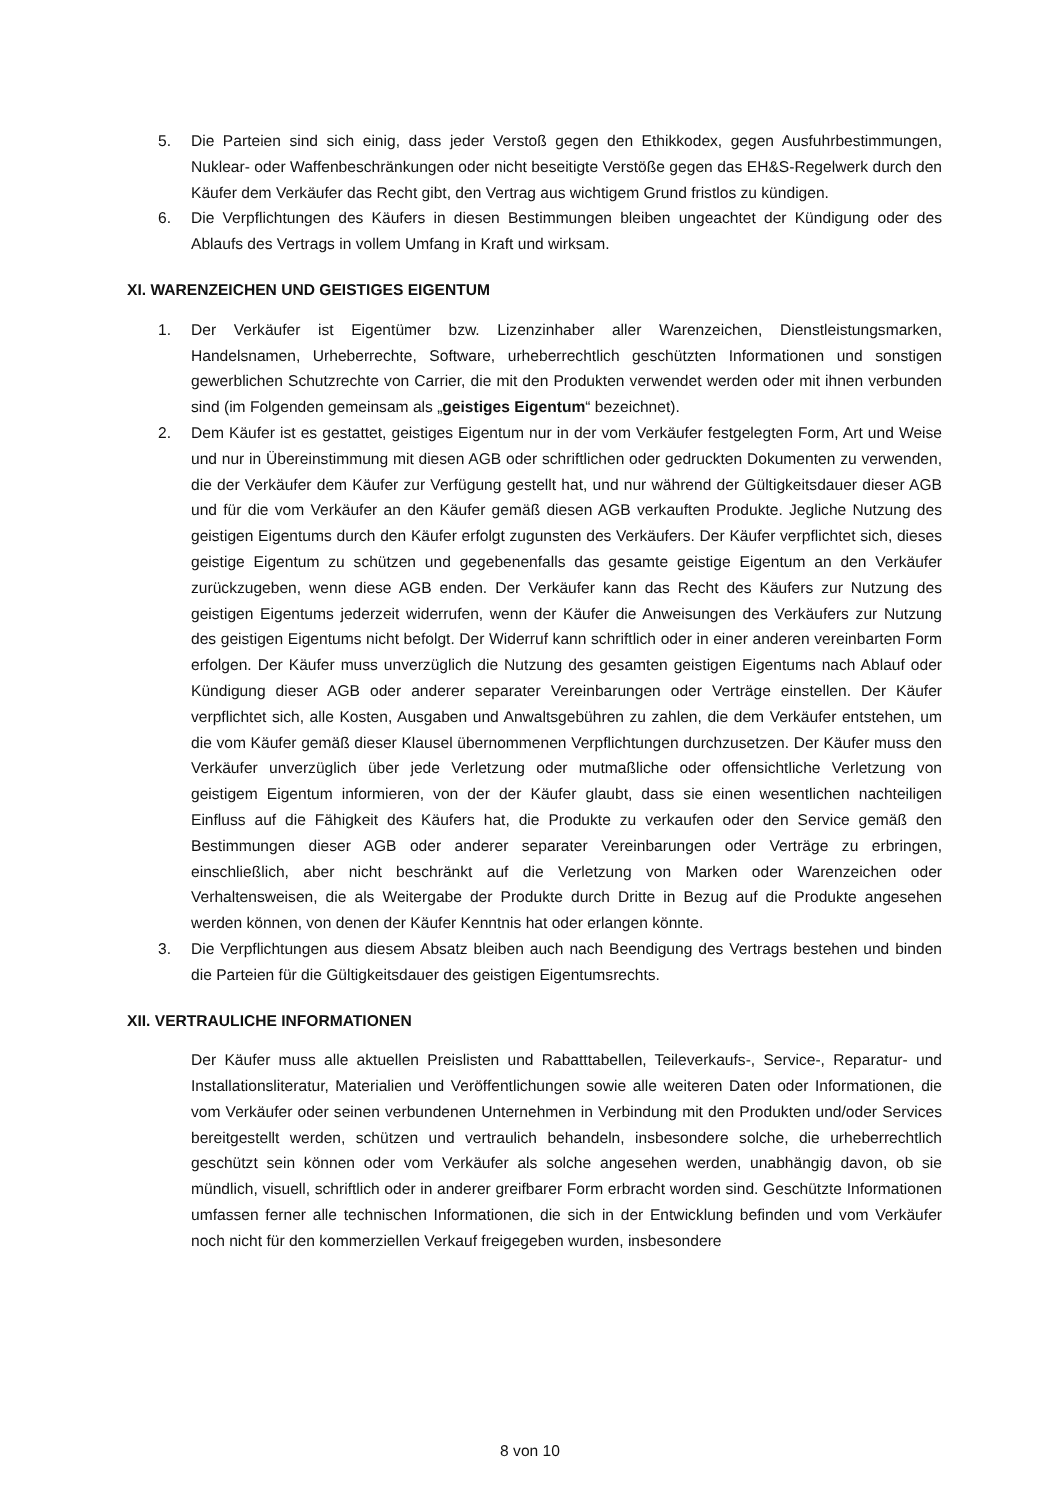5. Die Parteien sind sich einig, dass jeder Verstoß gegen den Ethikkodex, gegen Ausfuhrbestimmungen, Nuklear- oder Waffenbeschränkungen oder nicht beseitigte Verstöße gegen das EH&S-Regelwerk durch den Käufer dem Verkäufer das Recht gibt, den Vertrag aus wichtigem Grund fristlos zu kündigen.
6. Die Verpflichtungen des Käufers in diesen Bestimmungen bleiben ungeachtet der Kündigung oder des Ablaufs des Vertrags in vollem Umfang in Kraft und wirksam.
XI. WARENZEICHEN UND GEISTIGES EIGENTUM
1. Der Verkäufer ist Eigentümer bzw. Lizenzinhaber aller Warenzeichen, Dienstleistungsmarken, Handelsnamen, Urheberrechte, Software, urheberrechtlich geschützten Informationen und sonstigen gewerblichen Schutzrechte von Carrier, die mit den Produkten verwendet werden oder mit ihnen verbunden sind (im Folgenden gemeinsam als „geistiges Eigentum“ bezeichnet).
2. Dem Käufer ist es gestattet, geistiges Eigentum nur in der vom Verkäufer festgelegten Form, Art und Weise und nur in Übereinstimmung mit diesen AGB oder schriftlichen oder gedruckten Dokumenten zu verwenden, die der Verkäufer dem Käufer zur Verfügung gestellt hat, und nur während der Gültigkeitsdauer dieser AGB und für die vom Verkäufer an den Käufer gemäß diesen AGB verkauften Produkte. Jegliche Nutzung des geistigen Eigentums durch den Käufer erfolgt zugunsten des Verkäufers. Der Käufer verpflichtet sich, dieses geistige Eigentum zu schützen und gegebenenfalls das gesamte geistige Eigentum an den Verkäufer zurückzugeben, wenn diese AGB enden. Der Verkäufer kann das Recht des Käufers zur Nutzung des geistigen Eigentums jederzeit widerrufen, wenn der Käufer die Anweisungen des Verkäufers zur Nutzung des geistigen Eigentums nicht befolgt. Der Widerruf kann schriftlich oder in einer anderen vereinbarten Form erfolgen. Der Käufer muss unverzüglich die Nutzung des gesamten geistigen Eigentums nach Ablauf oder Kündigung dieser AGB oder anderer separater Vereinbarungen oder Verträge einstellen. Der Käufer verpflichtet sich, alle Kosten, Ausgaben und Anwaltsgebühren zu zahlen, die dem Verkäufer entstehen, um die vom Käufer gemäß dieser Klausel übernommenen Verpflichtungen durchzusetzen. Der Käufer muss den Verkäufer unverzüglich über jede Verletzung oder mutmaßliche oder offensichtliche Verletzung von geistigem Eigentum informieren, von der der Käufer glaubt, dass sie einen wesentlichen nachteiligen Einfluss auf die Fähigkeit des Käufers hat, die Produkte zu verkaufen oder den Service gemäß den Bestimmungen dieser AGB oder anderer separater Vereinbarungen oder Verträge zu erbringen, einschließlich, aber nicht beschränkt auf die Verletzung von Marken oder Warenzeichen oder Verhaltensweisen, die als Weitergabe der Produkte durch Dritte in Bezug auf die Produkte angesehen werden können, von denen der Käufer Kenntnis hat oder erlangen könnte.
3. Die Verpflichtungen aus diesem Absatz bleiben auch nach Beendigung des Vertrags bestehen und binden die Parteien für die Gültigkeitsdauer des geistigen Eigentumsrechts.
XII. VERTRAULICHE INFORMATIONEN
Der Käufer muss alle aktuellen Preislisten und Rabatttabellen, Teileverkaufs-, Service-, Reparatur- und Installationsliteratur, Materialien und Veröffentlichungen sowie alle weiteren Daten oder Informationen, die vom Verkäufer oder seinen verbundenen Unternehmen in Verbindung mit den Produkten und/oder Services bereitgestellt werden, schützen und vertraulich behandeln, insbesondere solche, die urheberrechtlich geschützt sein können oder vom Verkäufer als solche angesehen werden, unabhängig davon, ob sie mündlich, visuell, schriftlich oder in anderer greifbarer Form erbracht worden sind. Geschützte Informationen umfassen ferner alle technischen Informationen, die sich in der Entwicklung befinden und vom Verkäufer noch nicht für den kommerziellen Verkauf freigegeben wurden, insbesondere
8 von 10